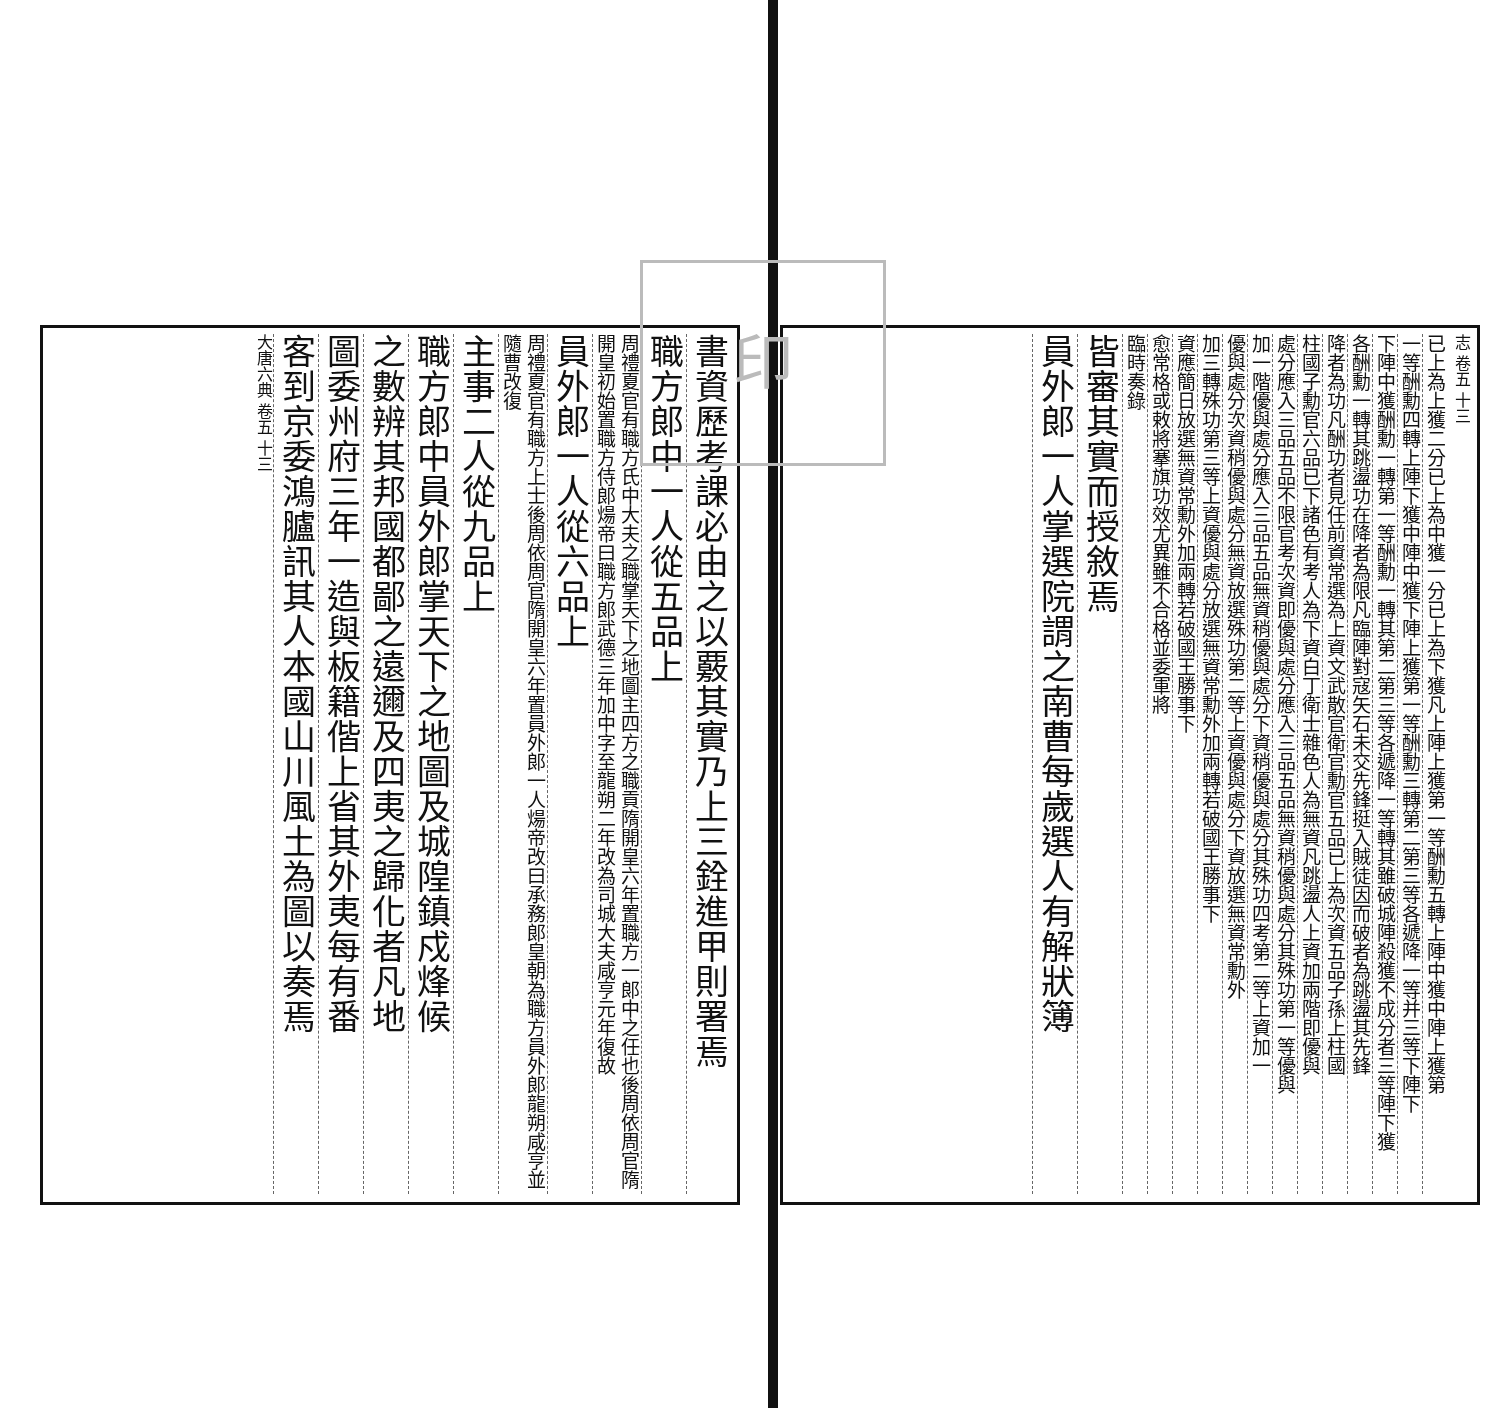志 卷五 十三
已上為上獲二分已上為中獲一分已上為下獲凡上陣上獲第一等酬勳五轉上陣中獲中陣上獲第
一等酬勳四轉上陣下獲中陣中獲下陣上獲第一等酬勳三轉第二第三等各遞降一等并三等下陣下
下陣中獲酬勳一轉第一等酬勳一轉其第二第三等各遞降一等轉其雖破城陣殺獲不成分者三等陣下獲
各酬勳一轉其跳盪功在降者為限凡臨陣對寇矢石未交先鋒挺入賊徒因而破者為跳盪其先鋒
降者為功凡酬功者見任前資常選為上資文武散官衛官勳官五品已上為次資五品子孫上柱國
柱國子勳官六品已下諸色有考人為下資白丁衛士雜色人為無資凡跳盪人上資加兩階即優與
處分應入三品五品不限官考次資即優與處分應入三品五品無資稍優與處分其殊功第一等優與
加一階優與處分應入三品五品無資稍優與處分下資稍優與處分其殊功四考第二等上資加一
優與處分次資稍優與處分無資放選殊功第二等上資優與處分下資放選無資常勳外
加三轉殊功第三等上資優與處分放選無資常勳外加兩轉若破國王勝事下
資應簡日放選無資常勳外加兩轉若破國王勝事下
愈常格或敕將搴旗功效尤異雖不合格並委軍將
臨時奏錄
皆審其實而授敘焉
員外郎一人掌選院謂之南曹每歲選人有解狀簿
印
書資歷考課必由之以覈其實乃上三銓進甲則署焉
職方郎中一人從五品上
周禮夏官有職方氏中大夫之職掌天下之地圖主四方之職貢隋開皇六年置職方一郎中之任也後周依周官隋開皇初始置職方侍郎煬帝曰職方郎武德三年加中字至龍朔二年改為司城大夫咸亨元年復故
員外郎一人從六品上
周禮夏官有職方上士後周依周官隋開皇六年置員外郎一人煬帝改曰承務郎皇朝為職方員外郎龍朔咸亨並隨曹改復
主事二人從九品上
職方郎中員外郎掌天下之地圖及城隍鎮戍烽候
之數辨其邦國都鄙之遠邇及四夷之歸化者凡地
圖委州府三年一造與板籍偕上省其外夷每有番
客到京委鴻臚訊其人本國山川風土為圖以奏焉
大唐六典 卷五 十三